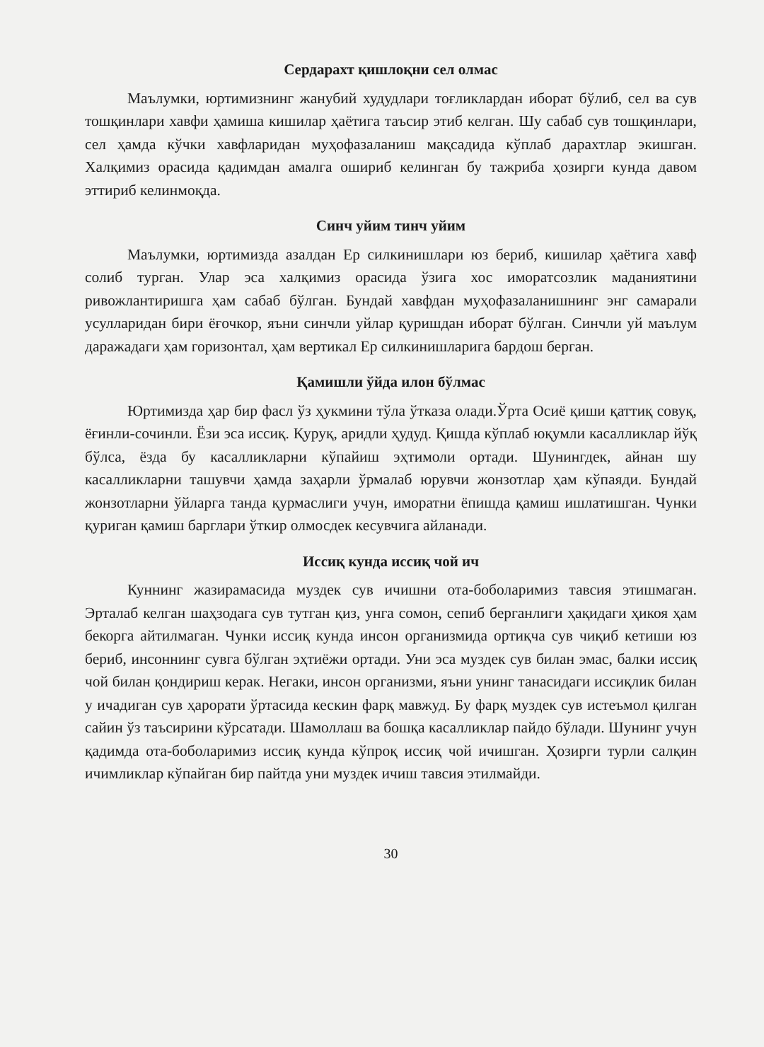Сердарахт қишлоқни сел олмас
Маълумки, юртимизнинг жанубий худудлари тоғликлардан иборат бўлиб, сел ва сув тошқинлари хавфи ҳамиша кишилар ҳаётига таъсир этиб келган. Шу сабаб сув тошқинлари, сел ҳамда кўчки хавфларидан муҳофазаланиш мақсадида кўплаб дарахтлар экишган. Халқимиз орасида қадимдан амалга ошириб келинган бу тажриба ҳозирги кунда давом эттириб келинмоқда.
Синч уйим тинч уйим
Маълумки, юртимизда азалдан Ер силкинишлари юз бериб, кишилар ҳаётига хавф солиб турган. Улар эса халқимиз орасида ўзига хос иморатсозлик маданиятини ривожлантиришга ҳам сабаб бўлган. Бундай хавфдан муҳофазаланишнинг энг самарали усулларидан бири ёғочкор, яъни синчли уйлар қуришдан иборат бўлган. Синчли уй маълум даражадаги ҳам горизонтал, ҳам вертикал Ер силкинишларига бардош берган.
Қамишли ўйда илон бўлмас
Юртимизда ҳар бир фасл ўз ҳукмини тўла ўтказа олади.Ўрта Осиё қиши қаттиқ совуқ, ёғинли-сочинли. Ёзи эса иссиқ. Қуруқ, аридли ҳудуд. Қишда кўплаб юқумли касалликлар йўқ бўлса, ёзда бу касалликларни кўпайиш эҳтимоли ортади. Шунингдек, айнан шу касалликларни ташувчи ҳамда заҳарли ўрмалаб юрувчи жонзотлар ҳам кўпаяди. Бундай жонзотларни ўйларга танда қурмаслиги учун, иморатни ёпишда қамиш ишлатишган. Чунки қуриган қамиш барглари ўткир олмосдек кесувчига айланади.
Иссиқ кунда иссиқ чой ич
Куннинг жазирамасида муздек сув ичишни ота-боболаримиз тавсия этишмаган. Эрталаб келган шаҳзодага сув тутган қиз, унга сомон, сепиб берганлиги ҳақидаги ҳикоя ҳам бекорга айтилмаган. Чунки иссиқ кунда инсон организмида ортиқча сув чиқиб кетиши юз бериб, инсоннинг сувга бўлган эҳтиёжи ортади. Уни эса муздек сув билан эмас, балки иссиқ чой билан қондириш керак. Негаки, инсон организми, яъни унинг танасидаги иссиқлик билан у ичадиган сув ҳарорати ўртасида кескин фарқ мавжуд. Бу фарқ муздек сув истеъмол қилган сайин ўз таъсирини кўрсатади. Шамоллаш ва бошқа касалликлар пайдо бўлади. Шунинг учун қадимда ота-боболаримиз иссиқ кунда кўпроқ иссиқ чой ичишган. Ҳозирги турли салқин ичимликлар кўпайган бир пайтда уни муздек ичиш тавсия этилмайди.
30